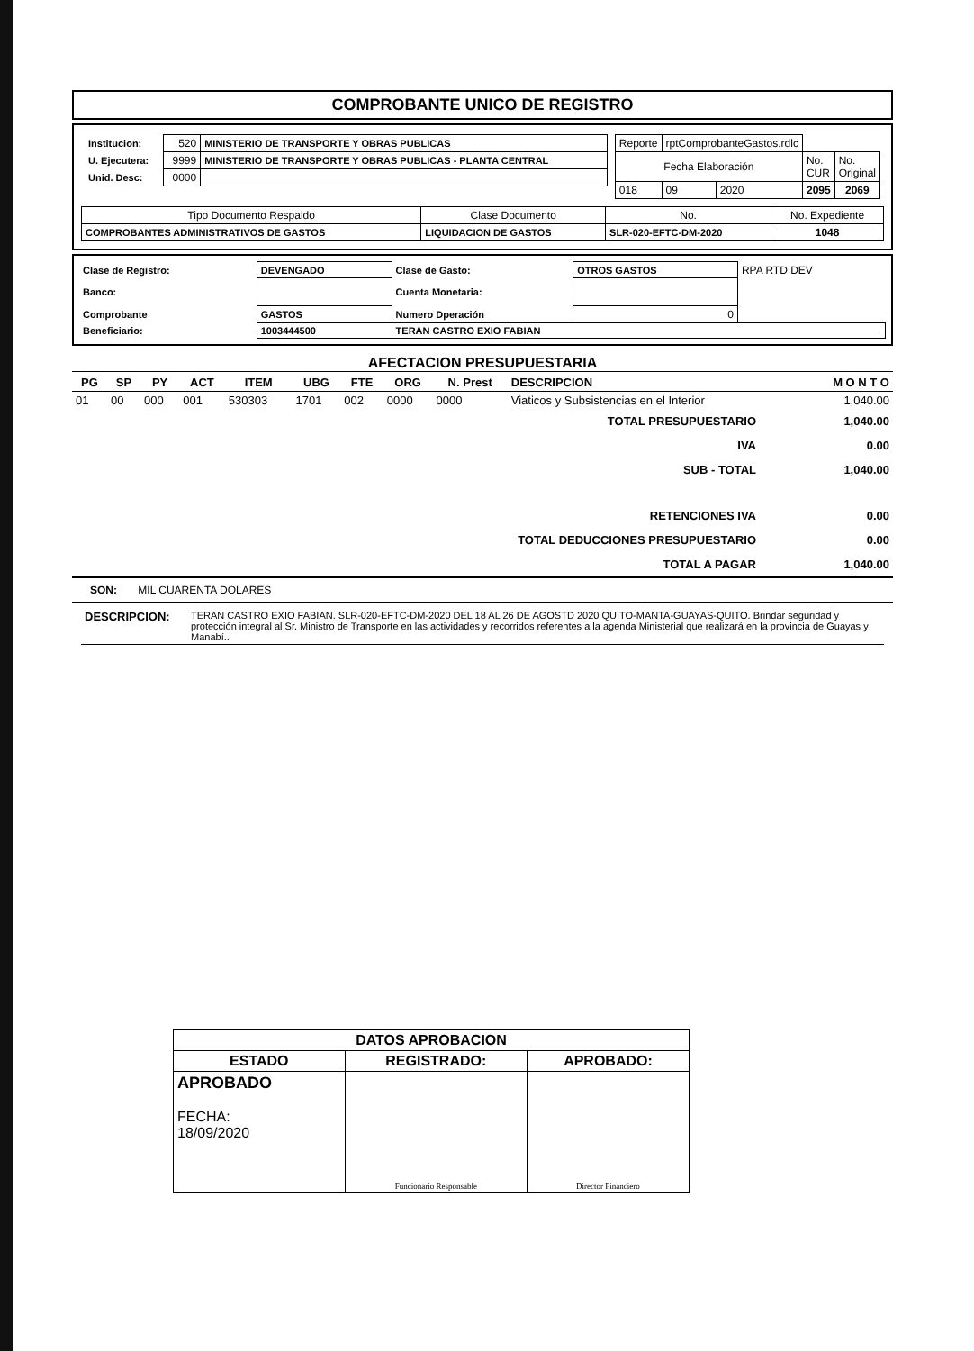COMPROBANTE UNICO DE REGISTRO
| / Institucion: / 520 / MINISTERIO DE TRANSPORTE Y OBRAS PUBLICAS / / U. Ejecutera: / 9999 / MINISTERIO DE TRANSPORTE Y OBRAS PUBLICAS - PLANTA CENTRAL / / Unid. Desc: / 0000 / / | / Reporte / rptComprobanteGastos.rdlc / / / / / Fecha Elaboración / / / No. CUR / No. Original / / 018 / 09 / 2020 / 2095 / 2069 / |
| Tipo Documento Respaldo | Clase Documento | No. | No. Expediente |
| COMPROBANTES ADMINISTRATIVOS DE GASTOS | LIQUIDACION DE GASTOS | SLR-020-EFTC-DM-2020 | 1048 |
| Clase de Registro: | DEVENGADO | Clase de Gasto: | OTROS GASTOS | RPA RTD DEV |
| Banco: | | Cuenta Monetaria: | | |
| Comprobante | GASTOS | Numero Dperación | 0 | |
| Beneficiario: | 1003444500 | TERAN CASTRO EXIO FABIAN | | |
AFECTACION PRESUPUESTARIA
| PG | SP | PY | ACT | ITEM | UBG | FTE | ORG | N. Prest | DESCRIPCION | M O N T O |
| --- | --- | --- | --- | --- | --- | --- | --- | --- | --- | --- |
| 01 | 00 | 000 | 001 | 530303 | 1701 | 002 | 0000 | 0000 | Viaticos y Subsistencias en el Interior | 1,040.00 |
| TOTAL PRESUPUESTARIO | 1,040.00 |
| IVA | 0.00 |
| SUB - TOTAL | 1,040.00 |
| RETENCIONES IVA | 0.00 |
| TOTAL DEDUCCIONES PRESUPUESTARIO | 0.00 |
| TOTAL A PAGAR | 1,040.00 |
SON: MIL CUARENTA DOLARES
| DESCRIPCION: | TERAN CASTRO EXIO FABIAN. SLR-020-EFTC-DM-2020 DEL 18 AL 26 DE AGOSTD 2020 QUITO-MANTA-GUAYAS-QUITO. Brindar seguridad y protección integral al Sr. Ministro de Transporte en las actividades y recorridos referentes a la agenda Ministerial que realizará en la provincia de Guayas y Manabí.. |
| DATOS APROBACION | | |
| ESTADO | REGISTRADO: | APROBADO: |
| APROBADO FECHA: 18/09/2020 | Funcionario Responsable | Director Financiero |